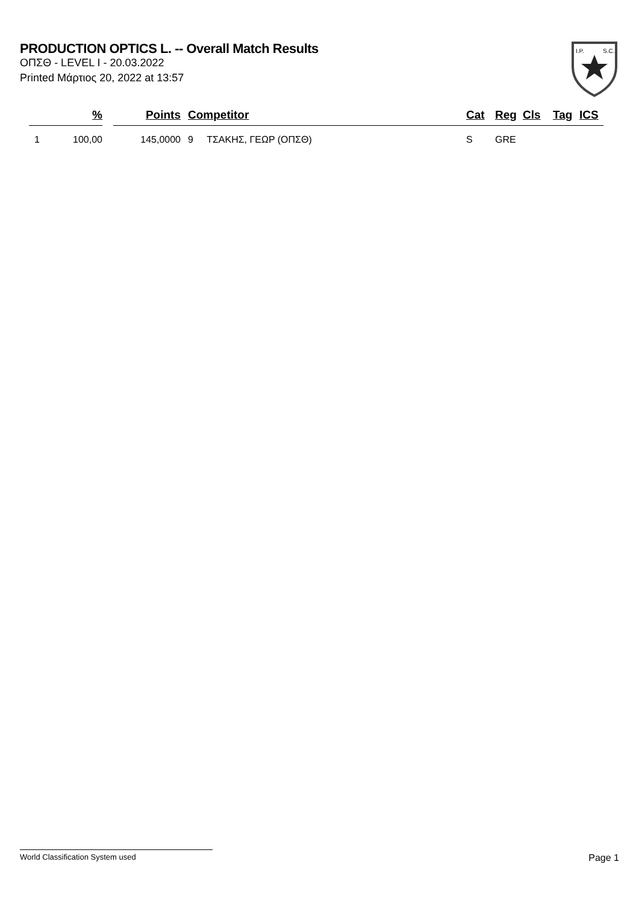PRODUCTION OPTICS L. -- Overall Match Results
ΟΠΣΘ - LEVEL I - 20.03.2022
Printed Μάρτιος 20, 2022 at 13:57
I.P.
S.C.
| | % | | Points | | Competitor | Cat | Reg | Cls | Tag | ICS |
| --- | --- | --- | --- | --- | --- | --- | --- | --- | --- | --- |
| 1 | 100,00 | | 145,0000 | | 9 ΤΣΑΚΗΣ, ΓΕΩΡ (ΟΠΣΘ) | S | GRE | | | |
World Classification System used Page 1